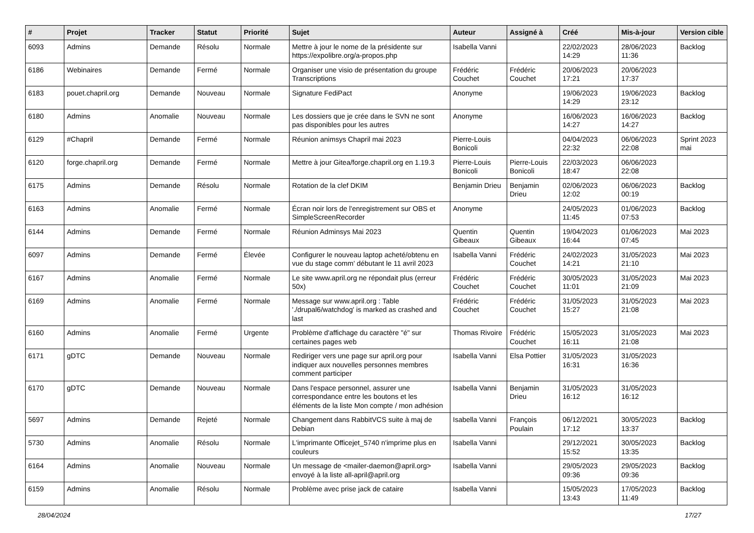| # | Projet | Tracker | Statut | Priorité | Sujet | Auteur | Assigné à | Créé | Mis-à-jour | Version cible |
| --- | --- | --- | --- | --- | --- | --- | --- | --- | --- | --- |
| 6093 | Admins | Demande | Résolu | Normale | Mettre à jour le nome de la présidente sur https://expolibre.org/a-propos.php | Isabella Vanni | | 22/02/2023 14:29 | 28/06/2023 11:36 | Backlog |
| 6186 | Webinaires | Demande | Fermé | Normale | Organiser une visio de présentation du groupe Transcriptions | Frédéric Couchet | Frédéric Couchet | 20/06/2023 17:21 | 20/06/2023 17:37 | |
| 6183 | pouet.chapril.org | Demande | Nouveau | Normale | Signature FediPact | Anonyme | | 19/06/2023 14:29 | 19/06/2023 23:12 | Backlog |
| 6180 | Admins | Anomalie | Nouveau | Normale | Les dossiers que je crée dans le SVN ne sont pas disponibles pour les autres | Anonyme | | 16/06/2023 14:27 | 16/06/2023 14:27 | Backlog |
| 6129 | #Chapril | Demande | Fermé | Normale | Réunion animsys Chapril mai 2023 | Pierre-Louis Bonicoli | | 04/04/2023 22:32 | 06/06/2023 22:08 | Sprint 2023 mai |
| 6120 | forge.chapril.org | Demande | Fermé | Normale | Mettre à jour Gitea/forge.chapril.org en 1.19.3 | Pierre-Louis Bonicoli | Pierre-Louis Bonicoli | 22/03/2023 18:47 | 06/06/2023 22:08 | |
| 6175 | Admins | Demande | Résolu | Normale | Rotation de la clef DKIM | Benjamin Drieu | Benjamin Drieu | 02/06/2023 12:02 | 06/06/2023 00:19 | Backlog |
| 6163 | Admins | Anomalie | Fermé | Normale | Écran noir lors de l'enregistrement sur OBS et SimpleScreenRecorder | Anonyme | | 24/05/2023 11:45 | 01/06/2023 07:53 | Backlog |
| 6144 | Admins | Demande | Fermé | Normale | Réunion Adminsys Mai 2023 | Quentin Gibeaux | Quentin Gibeaux | 19/04/2023 16:44 | 01/06/2023 07:45 | Mai 2023 |
| 6097 | Admins | Demande | Fermé | Élevée | Configurer le nouveau laptop acheté/obtenu en vue du stage comm' débutant le 11 avril 2023 | Isabella Vanni | Frédéric Couchet | 24/02/2023 14:21 | 31/05/2023 21:10 | Mai 2023 |
| 6167 | Admins | Anomalie | Fermé | Normale | Le site www.april.org ne répondait plus (erreur 50x) | Frédéric Couchet | Frédéric Couchet | 30/05/2023 11:01 | 31/05/2023 21:09 | Mai 2023 |
| 6169 | Admins | Anomalie | Fermé | Normale | Message sur www.april.org : Table './drupal6/watchdog' is marked as crashed and last | Frédéric Couchet | Frédéric Couchet | 31/05/2023 15:27 | 31/05/2023 21:08 | Mai 2023 |
| 6160 | Admins | Anomalie | Fermé | Urgente | Problème d'affichage du caractère "é" sur certaines pages web | Thomas Rivoire | Frédéric Couchet | 15/05/2023 16:11 | 31/05/2023 21:08 | Mai 2023 |
| 6171 | gDTC | Demande | Nouveau | Normale | Rediriger vers une page sur april.org pour indiquer aux nouvelles personnes membres comment participer | Isabella Vanni | Elsa Pottier | 31/05/2023 16:31 | 31/05/2023 16:36 | |
| 6170 | gDTC | Demande | Nouveau | Normale | Dans l'espace personnel, assurer une correspondance entre les boutons et les éléments de la liste Mon compte / mon adhésion | Isabella Vanni | Benjamin Drieu | 31/05/2023 16:12 | 31/05/2023 16:12 | |
| 5697 | Admins | Demande | Rejeté | Normale | Changement dans RabbitVCS suite à maj de Debian | Isabella Vanni | François Poulain | 06/12/2021 17:12 | 30/05/2023 13:37 | Backlog |
| 5730 | Admins | Anomalie | Résolu | Normale | L'imprimante Officejet_5740 n'imprime plus en couleurs | Isabella Vanni | | 29/12/2021 15:52 | 30/05/2023 13:35 | Backlog |
| 6164 | Admins | Anomalie | Nouveau | Normale | Un message de <mailer-daemon@april.org> envoyé à la liste all-april@april.org | Isabella Vanni | | 29/05/2023 09:36 | 29/05/2023 09:36 | Backlog |
| 6159 | Admins | Anomalie | Résolu | Normale | Problème avec prise jack de cataire | Isabella Vanni | | 15/05/2023 13:43 | 17/05/2023 11:49 | Backlog |
28/04/2024 17/27